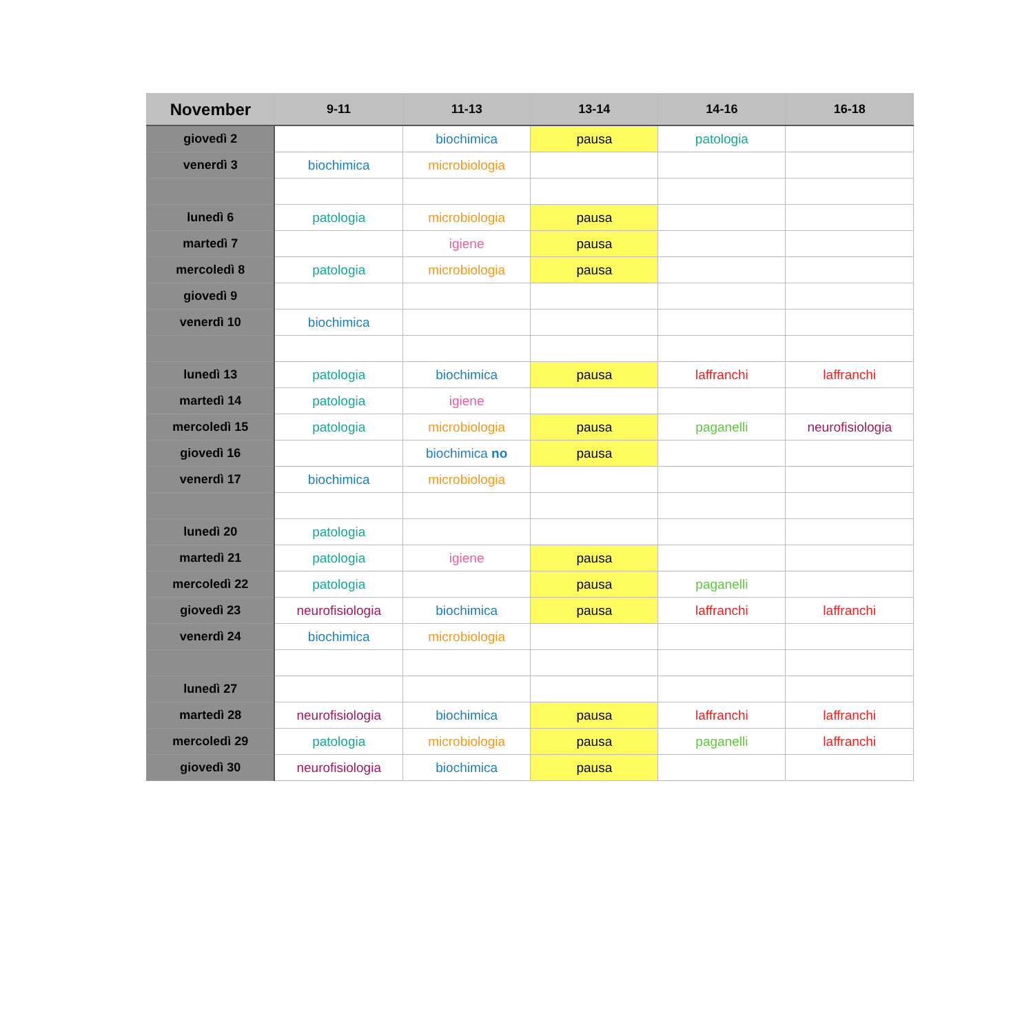| November | 9-11 | 11-13 | 13-14 | 14-16 | 16-18 |
| --- | --- | --- | --- | --- | --- |
| giovedì 2 | | biochimica | pausa | patologia | |
| venerdì 3 | biochimica | microbiologia | | | |
| lunedì 6 | patologia | microbiologia | pausa | | |
| martedì 7 | | igiene | pausa | | |
| mercoledì 8 | patologia | microbiologia | pausa | | |
| giovedì 9 | | | | | |
| venerdì 10 | biochimica | | | | |
| lunedì 13 | patologia | biochimica | pausa | laffranchi | laffranchi |
| martedì 14 | patologia | igiene | | | |
| mercoledì 15 | patologia | microbiologia | pausa | paganelli | neurofisiologia |
| giovedì 16 | | biochimica no | pausa | | |
| venerdì 17 | biochimica | microbiologia | | | |
| lunedì 20 | patologia | | | | |
| martedì 21 | patologia | igiene | pausa | | |
| mercoledì 22 | patologia | | pausa | paganelli | |
| giovedì 23 | neurofisiologia | biochimica | pausa | laffranchi | laffranchi |
| venerdì 24 | biochimica | microbiologia | | | |
| lunedì 27 | | | | | |
| martedì 28 | neurofisiologia | biochimica | pausa | laffranchi | laffranchi |
| mercoledì 29 | patologia | microbiologia | pausa | paganelli | laffranchi |
| giovedì 30 | neurofisiologia | biochimica | pausa | | |